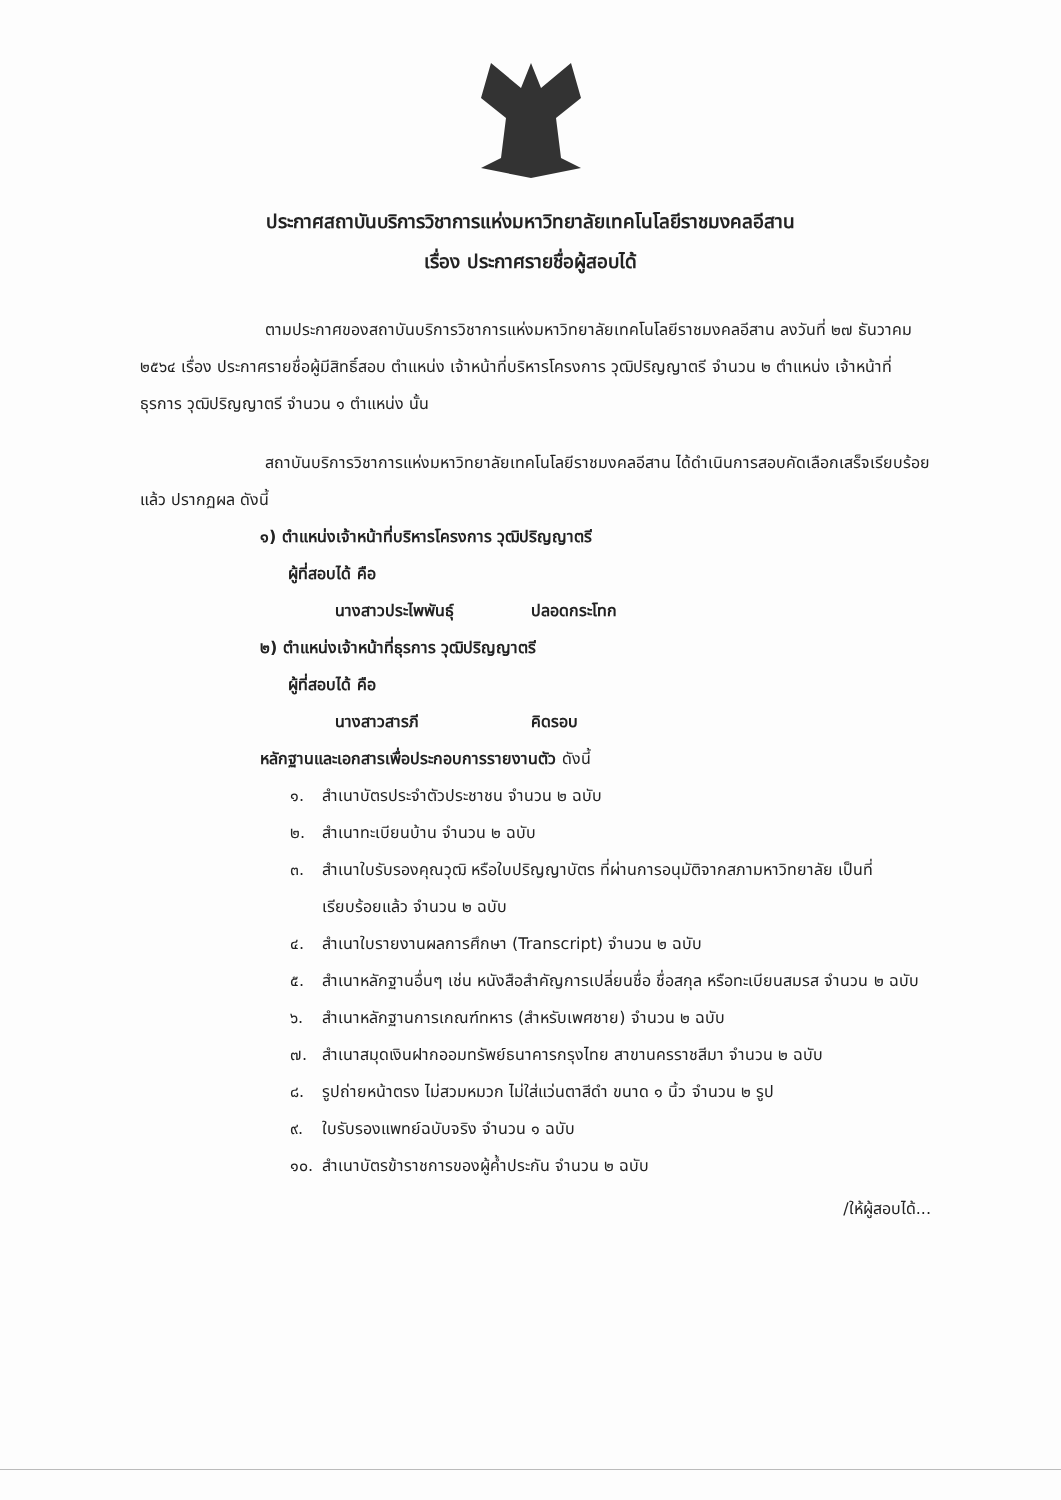ประกาศสถาบันบริการวิชาการแห่งมหาวิทยาลัยเทคโนโลยีราชมงคลอีสาน
เรื่อง ประกาศรายชื่อผู้สอบได้
ตามประกาศของสถาบันบริการวิชาการแห่งมหาวิทยาลัยเทคโนโลยีราชมงคลอีสาน ลงวันที่ ๒๗ ธันวาคม ๒๕๖๔ เรื่อง ประกาศรายชื่อผู้มีสิทธิ์สอบ ตำแหน่ง เจ้าหน้าที่บริหารโครงการ วุฒิปริญญาตรี จำนวน ๒ ตำแหน่ง เจ้าหน้าที่ธุรการ วุฒิปริญญาตรี จำนวน ๑ ตำแหน่ง นั้น
สถาบันบริการวิชาการแห่งมหาวิทยาลัยเทคโนโลยีราชมงคลอีสาน ได้ดำเนินการสอบคัดเลือกเสร็จเรียบร้อยแล้ว ปรากฏผล ดังนี้
๑) ตำแหน่งเจ้าหน้าที่บริหารโครงการ วุฒิปริญญาตรี
ผู้ที่สอบได้ คือ
นางสาวประไพพันธุ์ ปลอดกระโทก
๒) ตำแหน่งเจ้าหน้าที่ธุรการ วุฒิปริญญาตรี
ผู้ที่สอบได้ คือ
นางสาวสารภี คิดรอบ
หลักฐานและเอกสารเพื่อประกอบการรายงานตัว ดังนี้
๑. สำเนาบัตรประจำตัวประชาชน จำนวน ๒ ฉบับ
๒. สำเนาทะเบียนบ้าน จำนวน ๒ ฉบับ
๓. สำเนาใบรับรองคุณวุฒิ หรือใบปริญญาบัตร ที่ผ่านการอนุมัติจากสภามหาวิทยาลัย เป็นที่เรียบร้อยแล้ว จำนวน ๒ ฉบับ
๔. สำเนาใบรายงานผลการศึกษา (Transcript) จำนวน ๒ ฉบับ
๕. สำเนาหลักฐานอื่นๆ เช่น หนังสือสำคัญการเปลี่ยนชื่อ ชื่อสกุล หรือทะเบียนสมรส จำนวน ๒ ฉบับ
๖. สำเนาหลักฐานการเกณฑ์ทหาร (สำหรับเพศชาย) จำนวน ๒ ฉบับ
๗. สำเนาสมุดเงินฝากออมทรัพย์ธนาคารกรุงไทย สาขานครราชสีมา จำนวน ๒ ฉบับ
๘. รูปถ่ายหน้าตรง ไม่สวมหมวก ไม่ใส่แว่นตาสีดำ ขนาด ๑ นิ้ว จำนวน ๒ รูป
๙. ใบรับรองแพทย์ฉบับจริง จำนวน ๑ ฉบับ
๑๐. สำเนาบัตรข้าราชการของผู้ค้ำประกัน จำนวน ๒ ฉบับ
/ให้ผู้สอบได้...